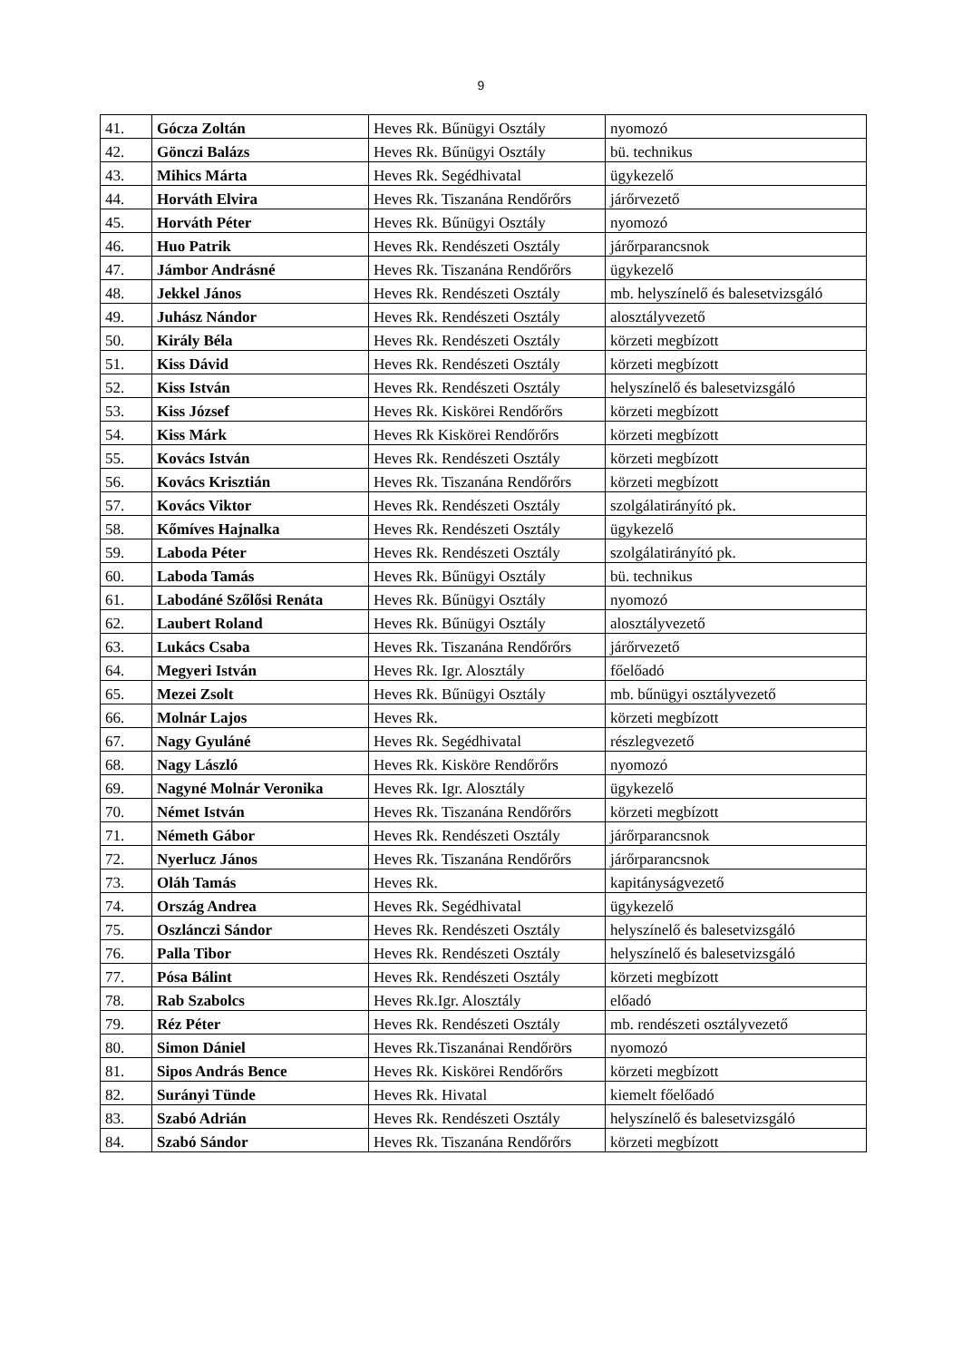9
| 41. | Gócza Zoltán | Heves Rk. Bűnügyi Osztály | nyomozó |
| 42. | Gönczi Balázs | Heves Rk. Bűnügyi Osztály | bü. technikus |
| 43. | Mihics Márta | Heves Rk. Segédhivatal | ügykezelő |
| 44. | Horváth Elvira | Heves Rk. Tiszanána Rendőrőrs | járőrvezető |
| 45. | Horváth Péter | Heves Rk. Bűnügyi Osztály | nyomozó |
| 46. | Huo Patrik | Heves Rk. Rendészeti Osztály | járőrparancsnok |
| 47. | Jámbor Andrásné | Heves Rk. Tiszanána Rendőrőrs | ügykezelő |
| 48. | Jekkel János | Heves Rk. Rendészeti Osztály | mb. helyszínelő és balesetvizsgáló |
| 49. | Juhász Nándor | Heves Rk. Rendészeti Osztály | alosztályvezető |
| 50. | Király Béla | Heves Rk. Rendészeti Osztály | körzeti megbízott |
| 51. | Kiss Dávid | Heves Rk. Rendészeti Osztály | körzeti megbízott |
| 52. | Kiss István | Heves Rk. Rendészeti Osztály | helyszínelő és balesetvizsgáló |
| 53. | Kiss József | Heves Rk. Kiskörei Rendőrőrs | körzeti megbízott |
| 54. | Kiss Márk | Heves Rk Kiskörei Rendőrőrs | körzeti megbízott |
| 55. | Kovács István | Heves Rk. Rendészeti Osztály | körzeti megbízott |
| 56. | Kovács Krisztián | Heves Rk. Tiszanána Rendőrőrs | körzeti megbízott |
| 57. | Kovács Viktor | Heves Rk. Rendészeti Osztály | szolgálatirányító pk. |
| 58. | Kőmíves Hajnalka | Heves Rk. Rendészeti Osztály | ügykezelő |
| 59. | Laboda Péter | Heves Rk. Rendészeti Osztály | szolgálatirányító pk. |
| 60. | Laboda Tamás | Heves Rk. Bűnügyi Osztály | bü. technikus |
| 61. | Labodáné Szőlősi Renáta | Heves Rk. Bűnügyi Osztály | nyomozó |
| 62. | Laubert Roland | Heves Rk. Bűnügyi Osztály | alosztályvezető |
| 63. | Lukács Csaba | Heves Rk. Tiszanána Rendőrőrs | járőrvezető |
| 64. | Megyeri István | Heves Rk. Igr. Alosztály | főelőadó |
| 65. | Mezei Zsolt | Heves Rk. Bűnügyi Osztály | mb. bűnügyi osztályvezető |
| 66. | Molnár Lajos | Heves Rk. | körzeti megbízott |
| 67. | Nagy Gyuláné | Heves Rk. Segédhivatal | részlegvezető |
| 68. | Nagy László | Heves Rk. Kisköre Rendőrőrs | nyomozó |
| 69. | Nagyné Molnár Veronika | Heves Rk. Igr. Alosztály | ügykezelő |
| 70. | Német István | Heves Rk. Tiszanána Rendőrőrs | körzeti megbízott |
| 71. | Németh Gábor | Heves Rk. Rendészeti Osztály | járőrparancsnok |
| 72. | Nyerlucz János | Heves Rk. Tiszanána Rendőrőrs | járőrparancsnok |
| 73. | Oláh Tamás | Heves Rk. | kapitányságvezető |
| 74. | Ország Andrea | Heves Rk. Segédhivatal | ügykezelő |
| 75. | Oszlánczi Sándor | Heves Rk. Rendészeti Osztály | helyszínelő és balesetvizsgáló |
| 76. | Palla Tibor | Heves Rk. Rendészeti Osztály | helyszínelő és balesetvizsgáló |
| 77. | Pósa Bálint | Heves Rk. Rendészeti Osztály | körzeti megbízott |
| 78. | Rab Szabolcs | Heves Rk.Igr. Alosztály | előadó |
| 79. | Réz Péter | Heves Rk. Rendészeti Osztály | mb. rendészeti osztályvezető |
| 80. | Simon Dániel | Heves Rk.Tiszanánai Rendőrörs | nyomozó |
| 81. | Sipos András Bence | Heves Rk. Kiskörei Rendőrőrs | körzeti megbízott |
| 82. | Surányi Tünde | Heves Rk. Hivatal | kiemelt főelőadó |
| 83. | Szabó Adrián | Heves Rk. Rendészeti Osztály | helyszínelő és balesetvizsgáló |
| 84. | Szabó Sándor | Heves Rk. Tiszanána Rendőrőrs | körzeti megbízott |